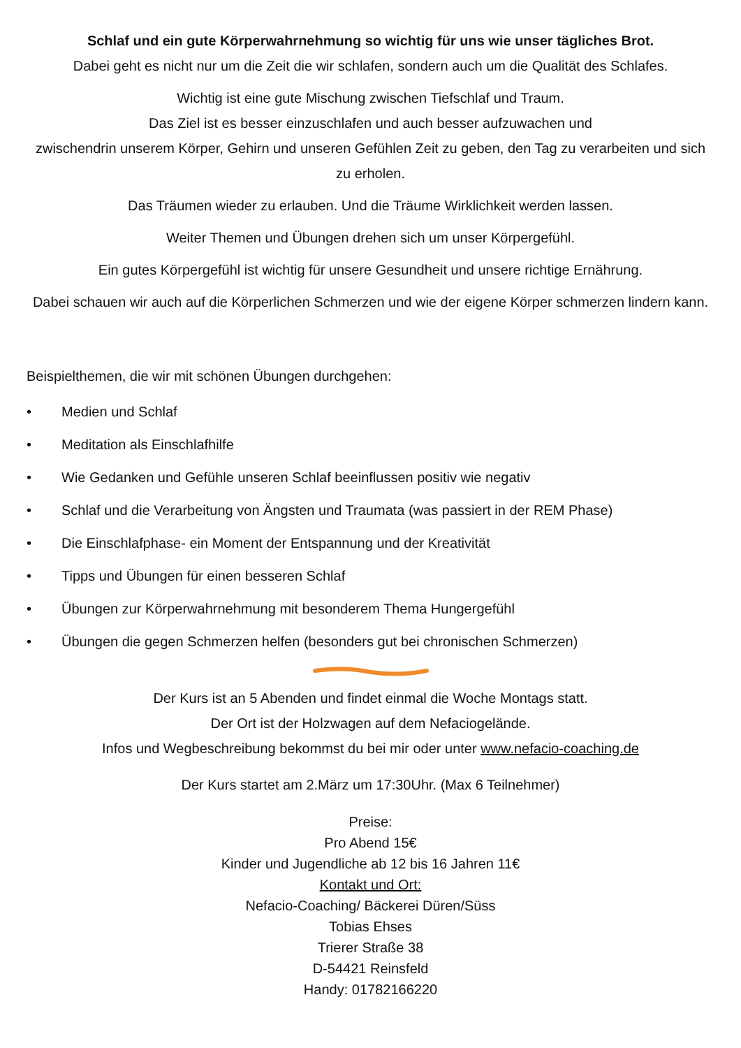Schlaf und ein gute Körperwahrnehmung so wichtig für uns wie unser tägliches Brot.
Dabei geht es nicht nur um die Zeit die wir schlafen, sondern auch um die Qualität des Schlafes.
Wichtig ist eine gute Mischung zwischen Tiefschlaf und Traum.
Das Ziel ist es besser einzuschlafen und auch besser aufzuwachen und
zwischendrin unserem Körper, Gehirn und unseren Gefühlen Zeit zu geben, den Tag zu verarbeiten und sich zu erholen.
Das Träumen wieder zu erlauben. Und die Träume Wirklichkeit werden lassen.
Weiter Themen und Übungen drehen sich um unser Körpergefühl.
Ein gutes Körpergefühl ist wichtig für unsere Gesundheit und unsere richtige Ernährung.
Dabei schauen wir auch auf die Körperlichen Schmerzen und wie der eigene Körper schmerzen lindern kann.
Beispielthemen, die wir mit schönen Übungen durchgehen:
• Medien und Schlaf
• Meditation als Einschlafhilfe
• Wie Gedanken und Gefühle unseren Schlaf beeinflussen positiv wie negativ
• Schlaf und die Verarbeitung von Ängsten und Traumata (was passiert in der REM Phase)
• Die Einschlafphase- ein Moment der Entspannung und der Kreativität
• Tipps und Übungen für einen besseren Schlaf
• Übungen zur Körperwahrnehmung mit besonderem Thema Hungergefühl
• Übungen die gegen Schmerzen helfen (besonders gut bei chronischen Schmerzen)
Der Kurs ist an 5 Abenden und findet einmal die Woche Montags statt.
Der Ort ist der Holzwagen auf dem Nefaciogelände.
Infos und Wegbeschreibung bekommst du bei mir oder unter www.nefacio-coaching.de
Der Kurs startet am 2.März um 17:30Uhr. (Max 6 Teilnehmer)
Preise:
Pro Abend 15€
Kinder und Jugendliche ab 12 bis 16 Jahren 11€
Kontakt und Ort:
Nefacio-Coaching/ Bäckerei Düren/Süss
Tobias Ehses
Trierer Straße 38
D-54421 Reinsfeld
Handy: 01782166220